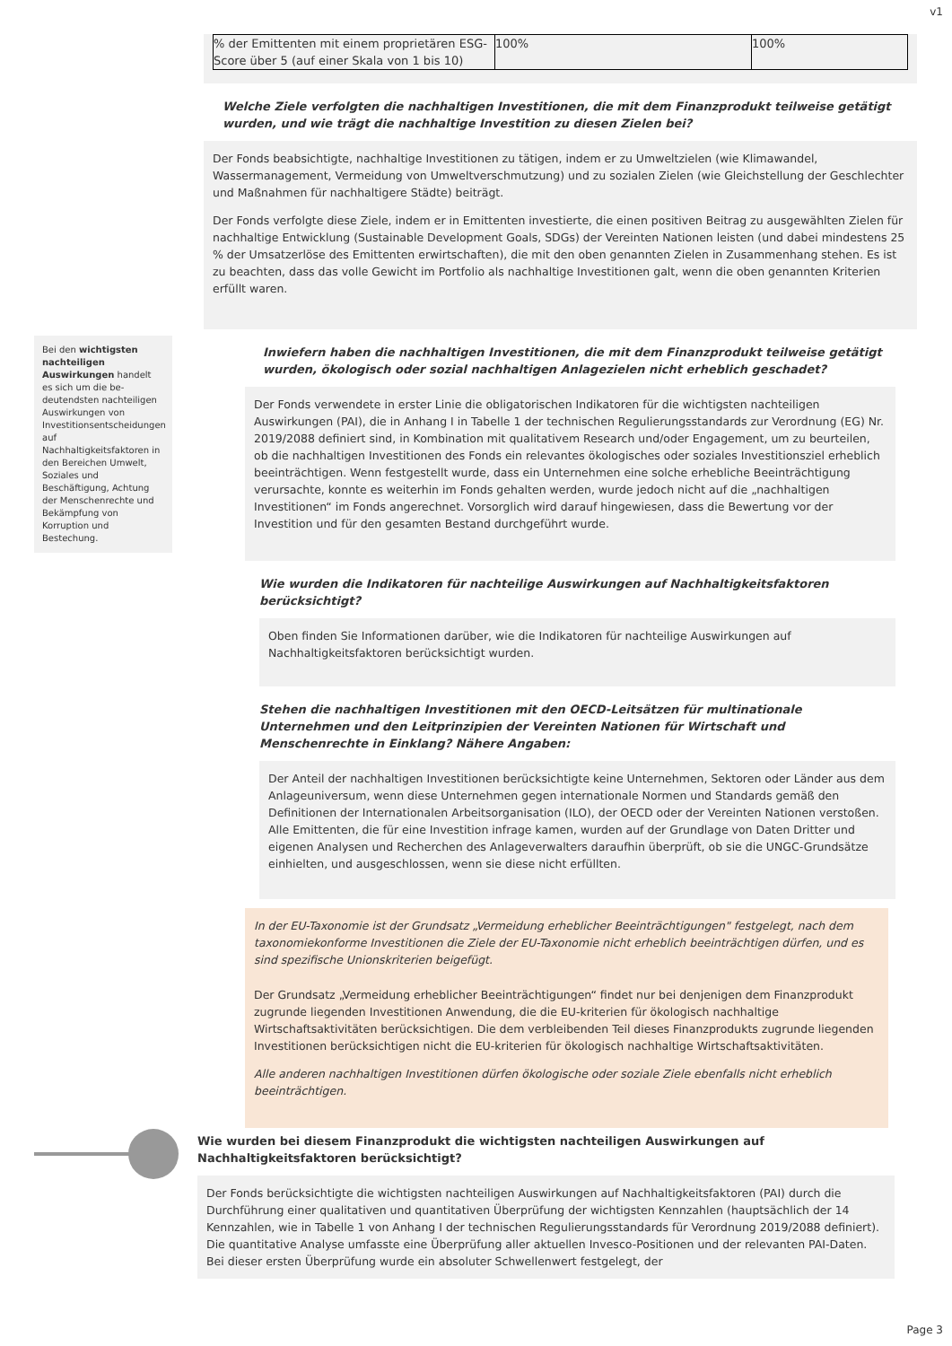v1
| % der Emittenten mit einem proprietären ESG-Score über 5 (auf einer Skala von 1 bis 10) | 100% | 100% |
Welche Ziele verfolgten die nachhaltigen Investitionen, die mit dem Finanzprodukt teilweise getätigt wurden, und wie trägt die nachhaltige Investition zu diesen Zielen bei?
Der Fonds beabsichtigte, nachhaltige Investitionen zu tätigen, indem er zu Umweltzielen (wie Klimawandel, Wassermanagement, Vermeidung von Umweltverschmutzung) und zu sozialen Zielen (wie Gleichstellung der Geschlechter und Maßnahmen für nachhaltigere Städte) beiträgt.
Der Fonds verfolgte diese Ziele, indem er in Emittenten investierte, die einen positiven Beitrag zu ausgewählten Zielen für nachhaltige Entwicklung (Sustainable Development Goals, SDGs) der Vereinten Nationen leisten (und dabei mindestens 25 % der Umsatzerlöse des Emittenten erwirtschaften), die mit den oben genannten Zielen in Zusammenhang stehen. Es ist zu beachten, dass das volle Gewicht im Portfolio als nachhaltige Investitionen galt, wenn die oben genannten Kriterien erfüllt waren.
Inwiefern haben die nachhaltigen Investitionen, die mit dem Finanzprodukt teilweise getätigt wurden, ökologisch oder sozial nachhaltigen Anlagezielen nicht erheblich geschadet?
Der Fonds verwendete in erster Linie die obligatorischen Indikatoren für die wichtigsten nachteiligen Auswirkungen (PAI), die in Anhang I in Tabelle 1 der technischen Regulierungsstandards zur Verordnung (EG) Nr. 2019/2088 definiert sind, in Kombination mit qualitativem Research und/oder Engagement, um zu beurteilen, ob die nachhaltigen Investitionen des Fonds ein relevantes ökologisches oder soziales Investitionsziel erheblich beeinträchtigen. Wenn festgestellt wurde, dass ein Unternehmen eine solche erhebliche Beeinträchtigung verursachte, konnte es weiterhin im Fonds gehalten werden, wurde jedoch nicht auf die „nachhaltigen Investitionen“ im Fonds angerechnet. Vorsorglich wird darauf hingewiesen, dass die Bewertung vor der Investition und für den gesamten Bestand durchgeführt wurde.
Wie wurden die Indikatoren für nachteilige Auswirkungen auf Nachhaltigkeitsfaktoren berücksichtigt?
Oben finden Sie Informationen darüber, wie die Indikatoren für nachteilige Auswirkungen auf Nachhaltigkeitsfaktoren berücksichtigt wurden.
Stehen die nachhaltigen Investitionen mit den OECD-Leitsätzen für multinationale Unternehmen und den Leitprinzipien der Vereinten Nationen für Wirtschaft und Menschenrechte in Einklang? Nähere Angaben:
Der Anteil der nachhaltigen Investitionen berücksichtigte keine Unternehmen, Sektoren oder Länder aus dem Anlageuniversum, wenn diese Unternehmen gegen internationale Normen und Standards gemäß den Definitionen der Internationalen Arbeitsorganisation (ILO), der OECD oder der Vereinten Nationen verstoßen. Alle Emittenten, die für eine Investition infrage kamen, wurden auf der Grundlage von Daten Dritter und eigenen Analysen und Recherchen des Anlageverwalters daraufhin überprüft, ob sie die UNGC-Grundsätze einhielten, und ausgeschlossen, wenn sie diese nicht erfüllten.
In der EU-Taxonomie ist der Grundsatz „Vermeidung erheblicher Beeinträchtigungen" festgelegt, nach dem taxonomiekonforme Investitionen die Ziele der EU-Taxonomie nicht erheblich beeinträchtigen dürfen, und es sind spezifische Unionskriterien beigefügt.
Der Grundsatz „Vermeidung erheblicher Beeinträchtigungen“ findet nur bei denjenigen dem Finanzprodukt zugrunde liegenden Investitionen Anwendung, die die EU-kriterien für ökologisch nachhaltige Wirtschaftsaktivitäten berücksichtigen. Die dem verbleibenden Teil dieses Finanzprodukts zugrunde liegenden Investitionen berücksichtigen nicht die EU-kriterien für ökologisch nachhaltige Wirtschaftsaktivitäten.
Alle anderen nachhaltigen Investitionen dürfen ökologische oder soziale Ziele ebenfalls nicht erheblich beeinträchtigen.
Bei den wichtigsten nachteiligen Auswirkungen handelt es sich um die be-deutendsten nachteiligen Auswirkungen von Investitionsentscheidungen auf Nachhaltigkeitsfaktoren in den Bereichen Umwelt, Soziales und Beschäftigung, Achtung der Menschenrechte und Bekämpfung von Korruption und Bestechung.
Wie wurden bei diesem Finanzprodukt die wichtigsten nachteiligen Auswirkungen auf Nachhaltigkeitsfaktoren berücksichtigt?
Der Fonds berücksichtigte die wichtigsten nachteiligen Auswirkungen auf Nachhaltigkeitsfaktoren (PAI) durch die Durchführung einer qualitativen und quantitativen Überprüfung der wichtigsten Kennzahlen (hauptsächlich der 14 Kennzahlen, wie in Tabelle 1 von Anhang I der technischen Regulierungsstandards für Verordnung 2019/2088 definiert). Die quantitative Analyse umfasste eine Überprüfung aller aktuellen Invesco-Positionen und der relevanten PAI-Daten. Bei dieser ersten Überprüfung wurde ein absoluter Schwellenwert festgelegt, der
Page 3